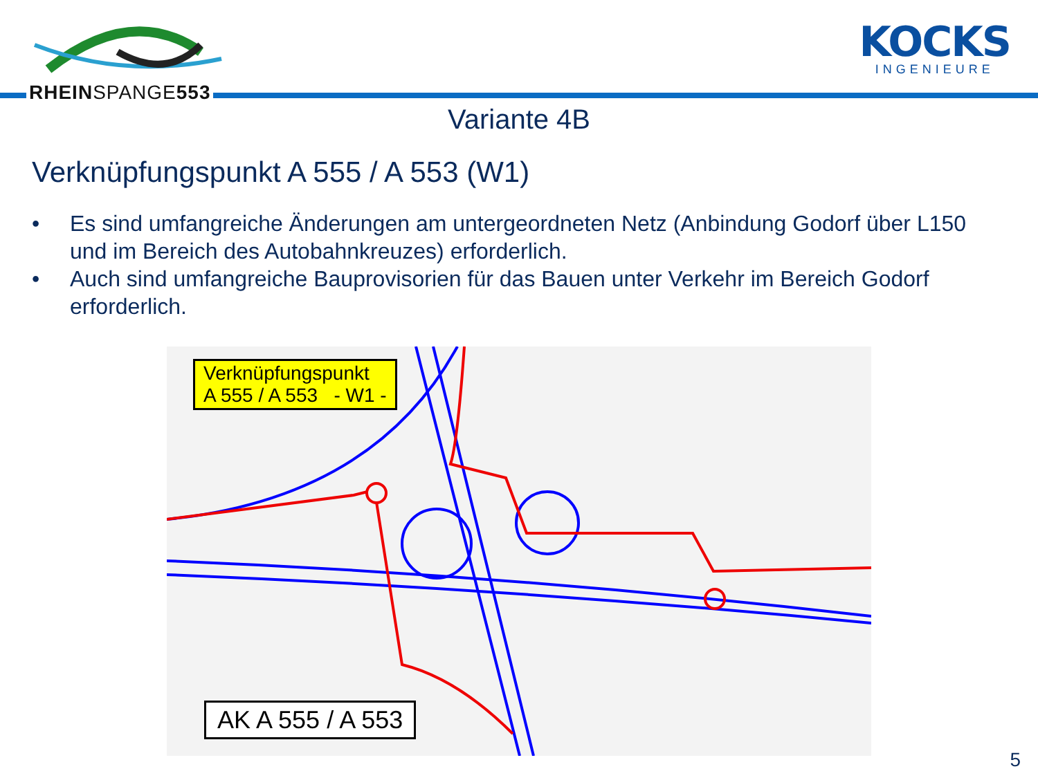RHEINSPANGE553
KOCKS
INGENIEURE
Variante 4B
Verknüpfungspunkt A 555 / A 553 (W1)
• Es sind umfangreiche Änderungen am untergeordneten Netz (Anbindung Godorf über L150 und im Bereich des Autobahnkreuzes) erforderlich.
• Auch sind umfangreiche Bauprovisorien für das Bauen unter Verkehr im Bereich Godorf erforderlich.
Verknüpfungspunkt
A 555 / A 553 - W1 -
AK A 555 / A 553
5